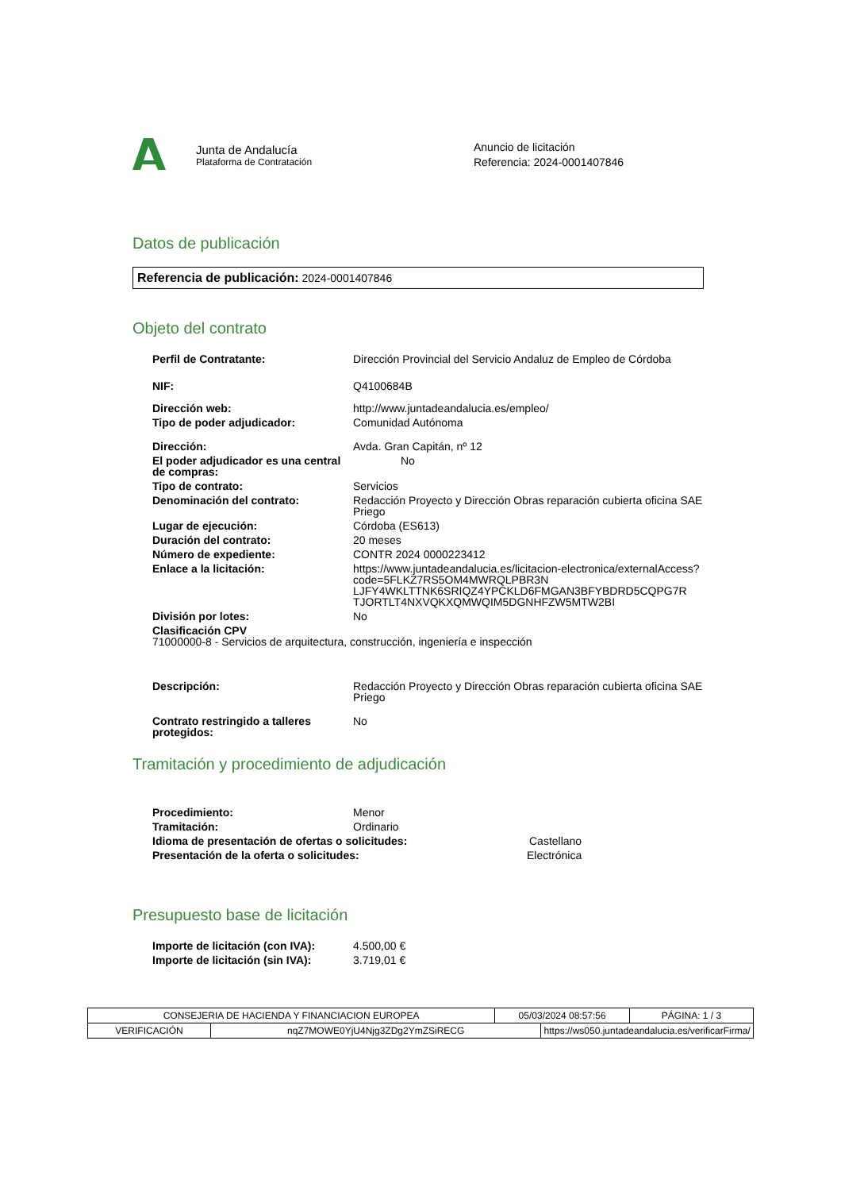Junta de Andalucía
Plataforma de Contratación
Anuncio de licitación
Referencia: 2024-0001407846
Datos de publicación
Referencia de publicación: 2024-0001407846
Objeto del contrato
| Perfil de Contratante: | Dirección Provincial del Servicio Andaluz de Empleo de Córdoba |
| NIF: | Q4100684B |
| Dirección web: | http://www.juntadeandalucia.es/empleo/ |
| Tipo de poder adjudicador: | Comunidad Autónoma |
| Dirección: | Avda. Gran Capitán, nº 12 |
| El poder adjudicador es una central de compras: | No |
| Tipo de contrato: | Servicios |
| Denominación del contrato: | Redacción Proyecto y Dirección Obras reparación cubierta oficina SAE Priego |
| Lugar de ejecución: | Córdoba (ES613) |
| Duración del contrato: | 20 meses |
| Número de expediente: | CONTR 2024 0000223412 |
| Enlace a la licitación: | https://www.juntadeandalucia.es/licitacion-electronica/externalAccess?code=5FLKZ7RS5OM4MWRQLPBR3N LJFY4WKLTTNK6SRIQZ4YPCKLD6FMGAN3BFYBDRD5CQPG7R TJORTLT4NXVQKXQMWQIM5DGNHFZW5MTW2BI |
| División por lotes: | No |
| Clasificación CPV 71000000-8 - Servicios de arquitectura, construcción, ingeniería e inspección | |
| Descripción: | Redacción Proyecto y Dirección Obras reparación cubierta oficina SAE Priego |
| Contrato restringido a talleres protegidos: | No |
Tramitación y procedimiento de adjudicación
| Procedimiento: | Menor |
| Tramitación: | Ordinario |
| Idioma de presentación de ofertas o solicitudes: Castellano | |
| Presentación de la oferta o solicitudes: Electrónica | |
Presupuesto base de licitación
| Importe de licitación (con IVA): | 4.500,00 € |
| Importe de licitación (sin IVA): | 3.719,01 € |
| CONSEJERIA DE HACIENDA Y FINANCIACION EUROPEA | | 05/03/2024 08:57:56 | | PÁGINA: 1 / 3 |
| VERIFICACIÓN | nqZ7MOWE0YjU4Njg3ZDg2YmZSiRECG | | https://ws050.juntadeandalucia.es/verificarFirma/ | |